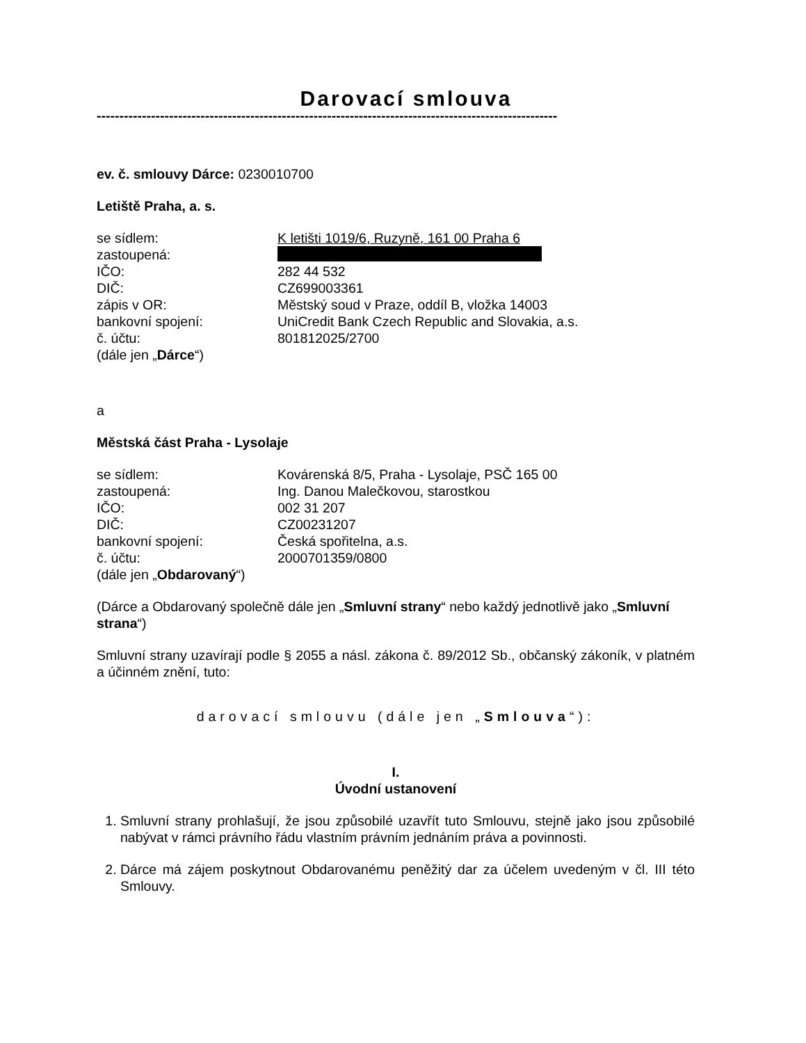Darovací smlouva
------------------------------------------------------------------------------------------------------
ev. č. smlouvy Dárce: 0230010700
Letiště Praha, a. s.
se sídlem: K letišti 1019/6, Ruzyně, 161 00 Praha 6
zastoupená:
IČO: 282 44 532
DIČ: CZ699003361
zápis v OR: Městský soud v Praze, oddíl B, vložka 14003
bankovní spojení: UniCredit Bank Czech Republic and Slovakia, a.s.
č. účtu: 801812025/2700
(dále jen „Dárce“)
a
Městská část Praha - Lysolaje
se sídlem: Kovárenská 8/5, Praha - Lysolaje, PSČ 165 00
zastoupená: Ing. Danou Malečkovou, starostkou
IČO: 002 31 207
DIČ: CZ00231207
bankovní spojení: Česká spořitelna, a.s.
č. účtu: 2000701359/0800
(dále jen „Obdarovaný“)
(Dárce a Obdarovaný společně dále jen „Smluvní strany“ nebo každý jednotlivě jako „Smluvní strana“)
Smluvní strany uzavírají podle § 2055 a násl. zákona č. 89/2012 Sb., občanský zákoník, v platném a účinném znění, tuto:
darovací smlouvu (dále jen „Smlouva“):
I.
Úvodní ustanovení
1. Smluvní strany prohlašují, že jsou způsobilé uzavřít tuto Smlouvu, stejně jako jsou způsobilé nabývat v rámci právního řádu vlastním právním jednáním práva a povinnosti.
2. Dárce má zájem poskytnout Obdarovanému peněžitý dar za účelem uvedeným v čl. III této Smlouvy.